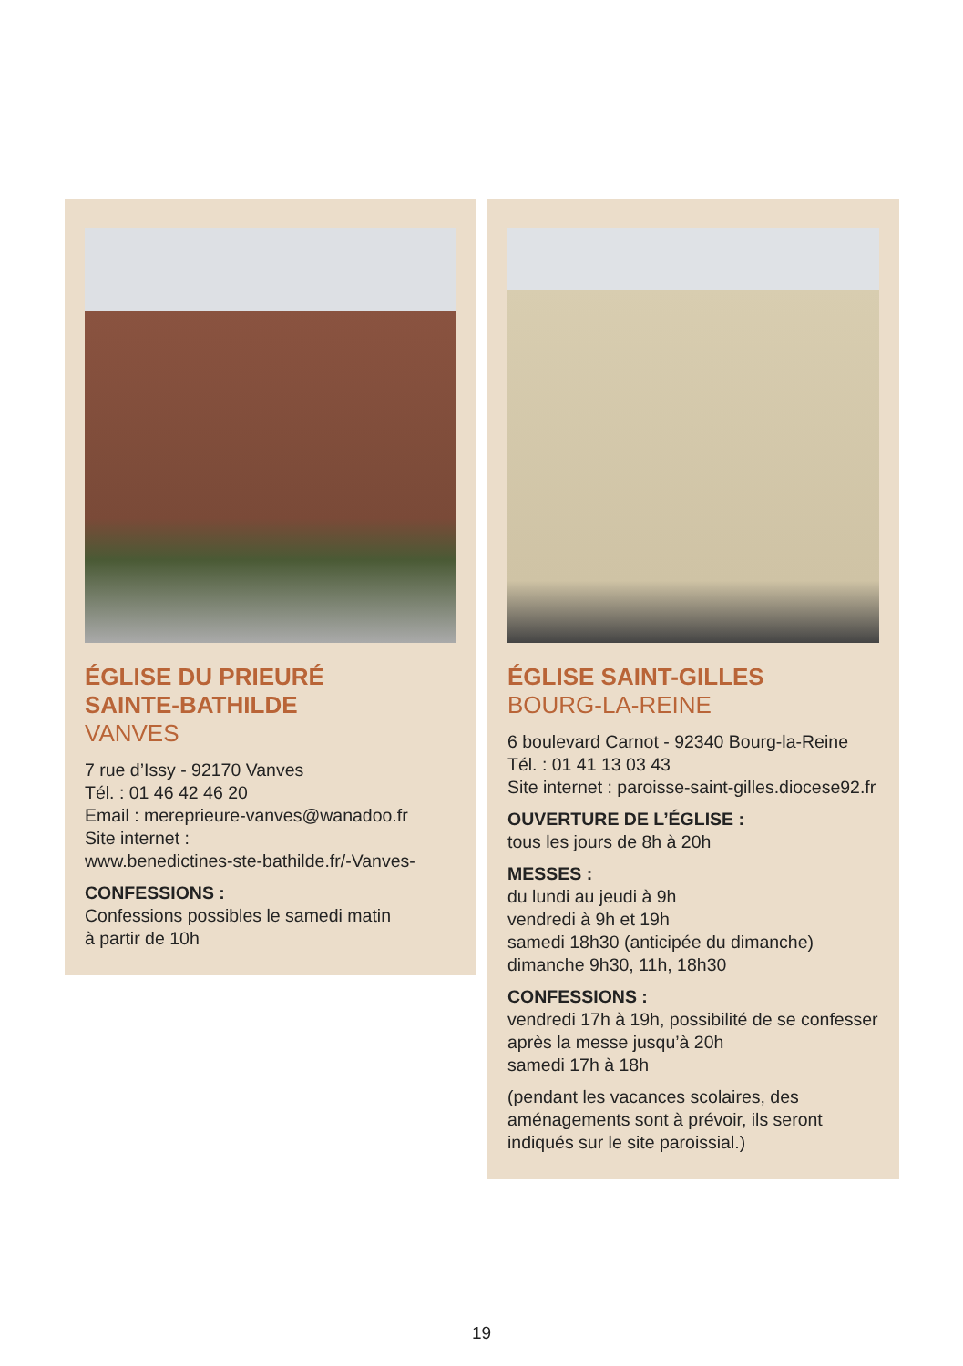ÉGLISE DU PRIEURÉ
SAINTE-BATHILDE
VANVES
7 rue d’Issy - 92170 Vanves
Tél. : 01 46 42 46 20
Email : mereprieure-vanves@wanadoo.fr
Site internet :
www.benedictines-ste-bathilde.fr/-Vanves-
CONFESSIONS :
Confessions possibles le samedi matin
à partir de 10h
ÉGLISE SAINT-GILLES
BOURG-LA-REINE
6 boulevard Carnot - 92340 Bourg-la-Reine
Tél. : 01 41 13 03 43
Site internet : paroisse-saint-gilles.diocese92.fr
OUVERTURE DE L’ÉGLISE :
tous les jours de 8h à 20h
MESSES :
du lundi au jeudi à 9h
vendredi à 9h et 19h
samedi 18h30 (anticipée du dimanche)
dimanche 9h30, 11h, 18h30
CONFESSIONS :
vendredi 17h à 19h, possibilité de se confesser
après la messe jusqu’à 20h
samedi 17h à 18h
(pendant les vacances scolaires, des
aménagements sont à prévoir, ils seront
indiqués sur le site paroissial.)
19